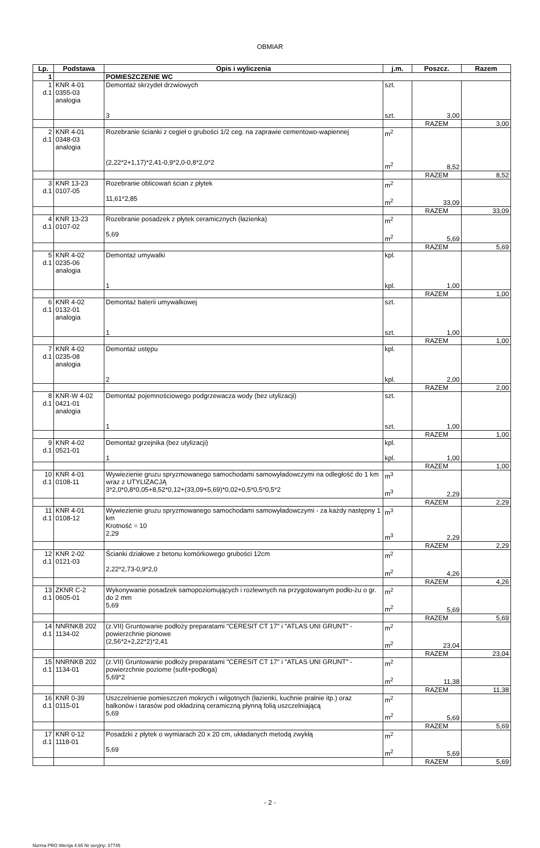OBMIAR
| Lp. | Podstawa | Opis i wyliczenia | j.m. | Poszcz. | Razem |
| --- | --- | --- | --- | --- | --- |
| 1 | | POMIESZCZENIE WC | | | |
| 1 d.1 | KNR 4-01 0355-03 analogia | Demontaż skrzydeł drzwiowych 3 | szt. szt. | 3,00 | |
| | | | | RAZEM | 3,00 |
| 2 d.1 | KNR 4-01 0348-03 analogia | Rozebranie ścianki z cegieł o grubości 1/2 ceg. na zaprawie cementowo-wapiennej (2,22*2+1,17)*2,41-0,9*2,0-0,8*2,0*2 | m<sup>2</sup> m<sup>2</sup> | 8,52 | |
| | | | | RAZEM | 8,52 |
| 3 d.1 | KNR 13-23 0107-05 | Rozebranie oblicowań ścian z płytek 11,61*2,85 | m<sup>2</sup> m<sup>2</sup> | 33,09 | |
| | | | | RAZEM | 33,09 |
| 4 d.1 | KNR 13-23 0107-02 | Rozebranie posadzek z płytek ceramicznych (łazienka) 5,69 | m<sup>2</sup> m<sup>2</sup> | 5,69 | |
| | | | | RAZEM | 5,69 |
| 5 d.1 | KNR 4-02 0235-06 analogia | Demontaż umywalki 1 | kpl. kpl. | 1,00 | |
| | | | | RAZEM | 1,00 |
| 6 d.1 | KNR 4-02 0132-01 analogia | Demontaż baterii umywalkowej 1 | szt. szt. | 1,00 | |
| | | | | RAZEM | 1,00 |
| 7 d.1 | KNR 4-02 0235-08 analogia | Demontaż ustępu 2 | kpl. kpl. | 2,00 | |
| | | | | RAZEM | 2,00 |
| 8 d.1 | KNR-W 4-02 0421-01 analogia | Demontaż pojemnościowego podgrzewacza wody (bez utylizacji) 1 | szt. szt. | 1,00 | |
| | | | | RAZEM | 1,00 |
| 9 d.1 | KNR 4-02 0521-01 | Demontaż grzejnika (bez utylizacji) 1 | kpl. kpl. | 1,00 | |
| | | | | RAZEM | 1,00 |
| 10 d.1 | KNR 4-01 0108-11 | Wywiezienie gruzu spryzmowanego samochodami samowyładowczymi na odległość do 1 km wraz z UTYLIZACJĄ 3*2,0*0,8*0,05+8,52*0,12+(33,09+5,69)*0,02+0,5*0,5*0,5*2 | m<sup>3</sup> m<sup>3</sup> | 2,29 | |
| | | | | RAZEM | 2,29 |
| 11 d.1 | KNR 4-01 0108-12 | Wywiezienie gruzu spryzmowanego samochodami samowyładowczymi - za każdy następny 1 km Krotność = 10 2,29 | m<sup>3</sup> m<sup>3</sup> | 2,29 | |
| | | | | RAZEM | 2,29 |
| 12 d.1 | KNR 2-02 0121-03 | Ścianki działowe z betonu komórkowego grubości 12cm 2,22*2,73-0,9*2,0 | m<sup>2</sup> m<sup>2</sup> | 4,26 | |
| | | | | RAZEM | 4,26 |
| 13 d.1 | ZKNR C-2 0605-01 | Wykonywanie posadzek samopoziomujących i rozlewnych na przygotowanym podło-żu o gr. do 2 mm 5,69 | m<sup>2</sup> m<sup>2</sup> | 5,69 | |
| | | | | RAZEM | 5,69 |
| 14 d.1 | NNRNKB 202 1134-02 | (z.VII) Gruntowanie podłoży preparatami "CERESIT CT 17" i "ATLAS UNI GRUNT" - powierzchnie pionowe (2,56*2+2,22*2)*2,41 | m<sup>2</sup> m<sup>2</sup> | 23,04 | |
| | | | | RAZEM | 23,04 |
| 15 d.1 | NNRNKB 202 1134-01 | (z.VII) Gruntowanie podłoży preparatami "CERESIT CT 17" i "ATLAS UNI GRUNT" - powierzchnie poziome (sufit+podłoga) 5,69*2 | m<sup>2</sup> m<sup>2</sup> | 11,38 | |
| | | | | RAZEM | 11,38 |
| 16 d.1 | KNR 0-39 0115-01 | Uszczelnienie pomieszczeń mokrych i wilgotnych (łazienki, kuchnie pralnie itp.) oraz balkonów i tarasów pod okładziną ceramiczną płynną folią uszczelniającą 5,69 | m<sup>2</sup> m<sup>2</sup> | 5,69 | |
| | | | | RAZEM | 5,69 |
| 17 d.1 | KNR 0-12 1118-01 | Posadzki z płytek o wymiarach 20 x 20 cm, układanych metodą zwykłą 5,69 | m<sup>2</sup> m<sup>2</sup> | 5,69 | |
| | | | | RAZEM | 5,69 |
- 2 -
Norma PRO Wersja 4.65 Nr seryjny: 37745